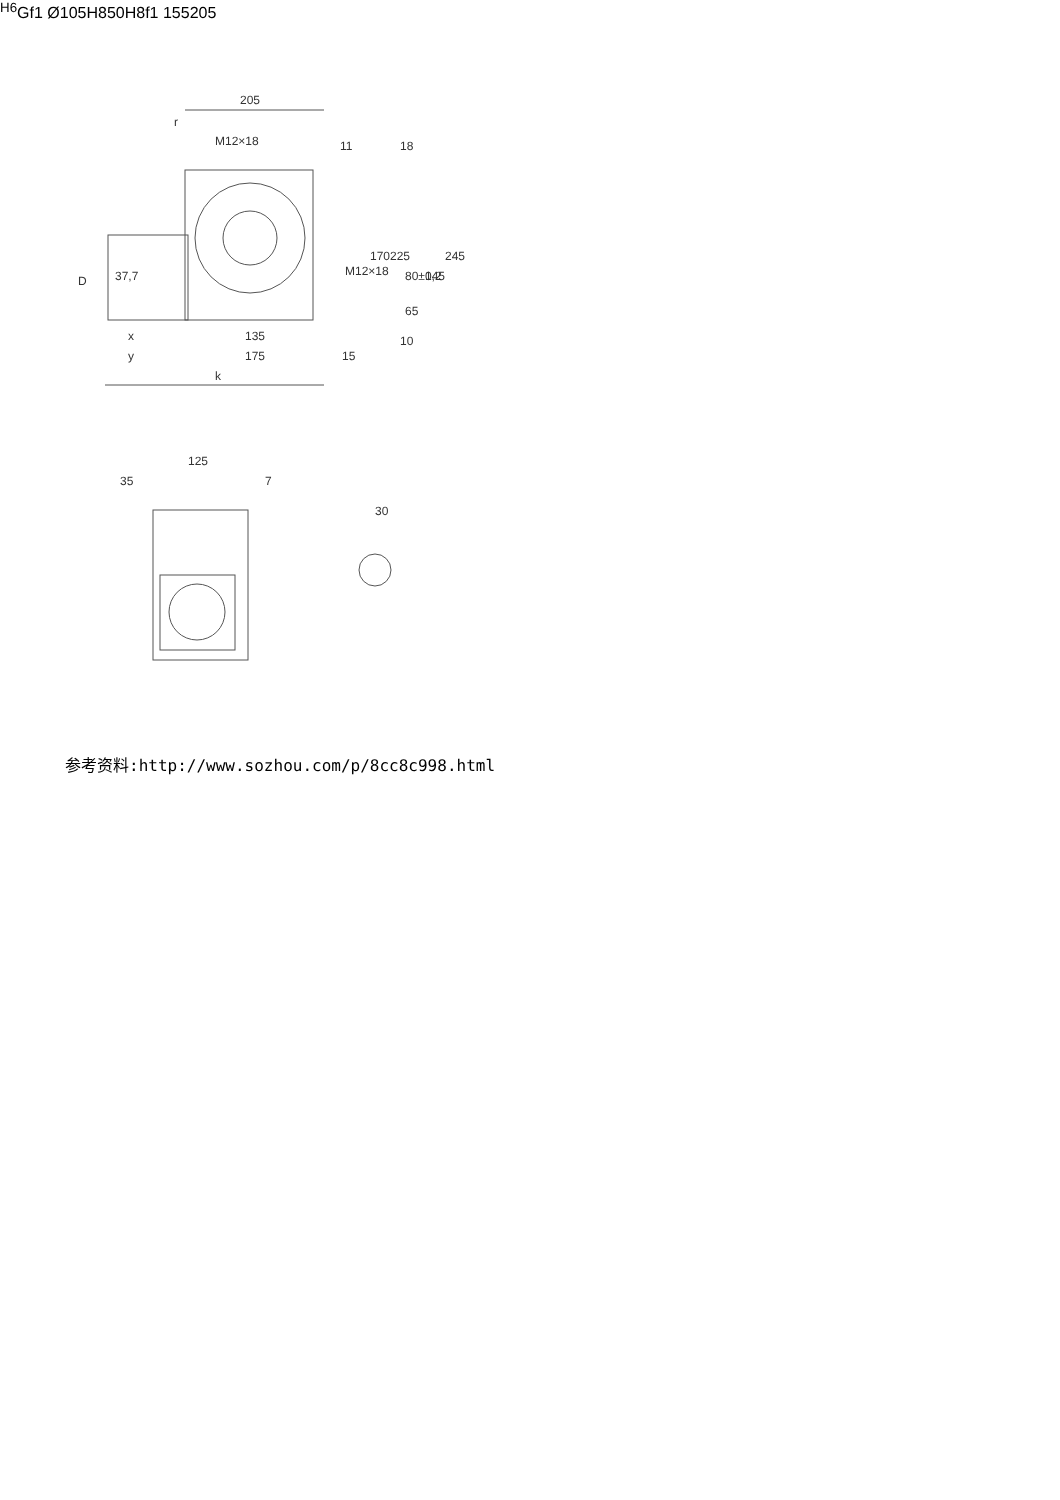205
r
M12×18
11
18
D
37,7
M12×18
170
225
80±0,2
145
245
65
10
x
y
135
175
15
k
125
35
7
30H6
G
f1
Ø105H8
50H8
f1
155
205
参考资料:http://www.sozhou.com/p/8cc8c998.html